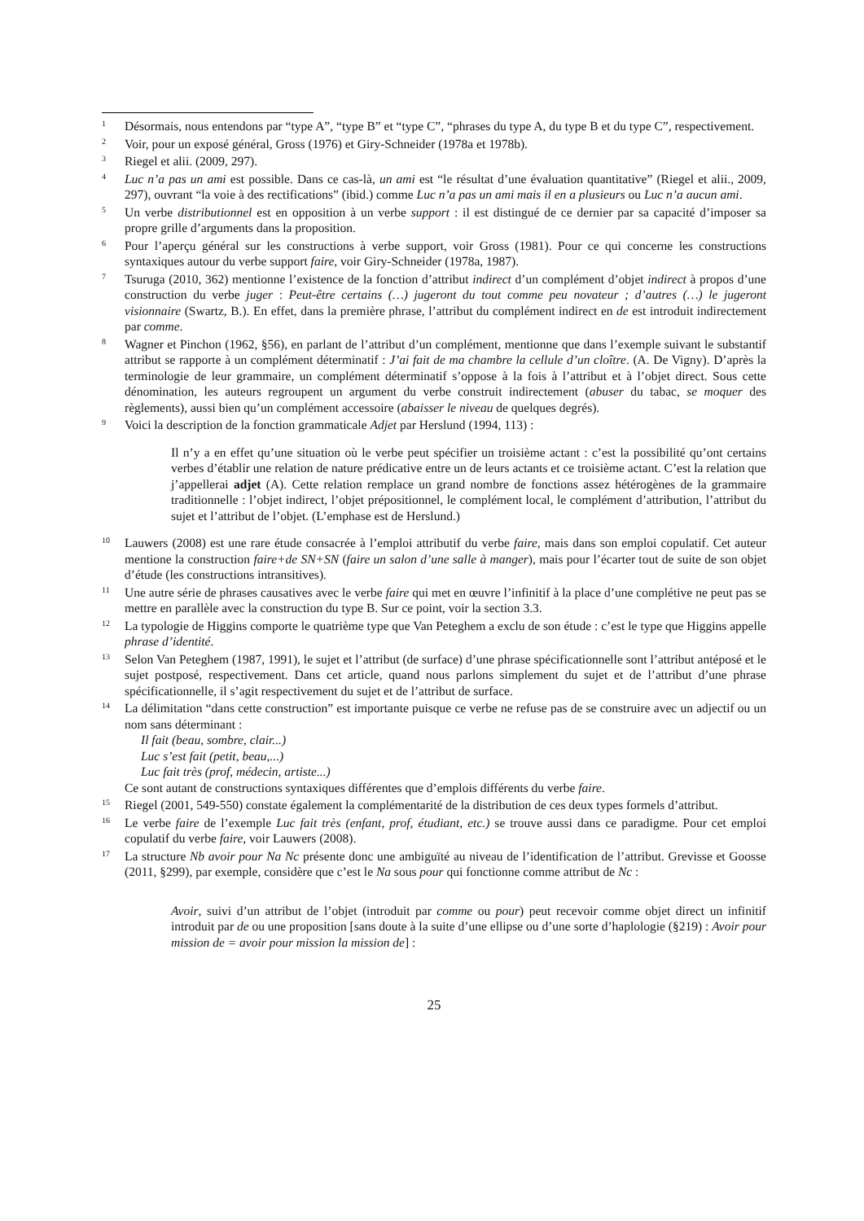<sup>1</sup>
Désormais, nous entendons par “type A”, “type B” et “type C”, “phrases du type A, du type B et du type C”, respectivement.
<sup>2</sup>
Voir, pour un exposé général, Gross (1976) et Giry-Schneider (1978a et 1978b).
<sup>3</sup>
Riegel et alii. (2009, 297).
<sup>4</sup>
Luc n’a pas un ami est possible. Dans ce cas-là, un ami est “le résultat d’une évaluation quantitative” (Riegel et alii., 2009, 297), ouvrant “la voie à des rectifications” (ibid.) comme Luc n’a pas un ami mais il en a plusieurs ou Luc n’a aucun ami.
<sup>5</sup>
Un verbe distributionnel est en opposition à un verbe support : il est distingué de ce dernier par sa capacité d’imposer sa propre grille d’arguments dans la proposition.
<sup>6</sup>
Pour l’aperçu général sur les constructions à verbe support, voir Gross (1981). Pour ce qui concerne les constructions syntaxiques autour du verbe support faire, voir Giry-Schneider (1978a, 1987).
<sup>7</sup>
Tsuruga (2010, 362) mentionne l’existence de la fonction d’attribut indirect d’un complément d’objet indirect à propos d’une construction du verbe juger : Peut-être certains (…) jugeront du tout comme peu novateur ; d’autres (…) le jugeront visionnaire (Swartz, B.). En effet, dans la première phrase, l’attribut du complément indirect en de est introduit indirectement par comme.
<sup>8</sup>
Wagner et Pinchon (1962, §56), en parlant de l’attribut d’un complément, mentionne que dans l’exemple suivant le substantif attribut se rapporte à un complément déterminatif : J’ai fait de ma chambre la cellule d’un cloître. (A. De Vigny). D’après la terminologie de leur grammaire, un complément déterminatif s’oppose à la fois à l’attribut et à l’objet direct. Sous cette dénomination, les auteurs regroupent un argument du verbe construit indirectement (abuser du tabac, se moquer des règlements), aussi bien qu’un complément accessoire (abaisser le niveau de quelques degrés).
<sup>9</sup>
Voici la description de la fonction grammaticale Adjet par Herslund (1994, 113) :
Il n’y a en effet qu’une situation où le verbe peut spécifier un troisième actant : c’est la possibilité qu’ont certains verbes d’établir une relation de nature prédicative entre un de leurs actants et ce troisième actant. C’est la relation que j’appellerai adjet (A). Cette relation remplace un grand nombre de fonctions assez hétérogènes de la grammaire traditionnelle : l’objet indirect, l’objet prépositionnel, le complément local, le complément d’attribution, l’attribut du sujet et l’attribut de l’objet. (L’emphase est de Herslund.)
<sup>10</sup>
Lauwers (2008) est une rare étude consacrée à l’emploi attributif du verbe faire, mais dans son emploi copulatif. Cet auteur mentione la construction faire+de SN+SN (faire un salon d’une salle à manger), mais pour l’écarter tout de suite de son objet d’étude (les constructions intransitives).
<sup>11</sup>
Une autre série de phrases causatives avec le verbe faire qui met en œuvre l’infinitif à la place d’une complétive ne peut pas se mettre en parallèle avec la construction du type B. Sur ce point, voir la section 3.3.
<sup>12</sup>
La typologie de Higgins comporte le quatrième type que Van Peteghem a exclu de son étude : c’est le type que Higgins appelle phrase d’identité.
<sup>13</sup>
Selon Van Peteghem (1987, 1991), le sujet et l’attribut (de surface) d’une phrase spécificationnelle sont l’attribut antéposé et le sujet postposé, respectivement. Dans cet article, quand nous parlons simplement du sujet et de l’attribut d’une phrase spécificationnelle, il s’agit respectivement du sujet et de l’attribut de surface.
<sup>14</sup>
La délimitation “dans cette construction” est importante puisque ce verbe ne refuse pas de se construire avec un adjectif ou un nom sans déterminant :
Il fait (beau, sombre, clair...)
Luc s’est fait (petit, beau,...)
Luc fait très (prof, médecin, artiste...)
Ce sont autant de constructions syntaxiques différentes que d’emplois différents du verbe faire.
<sup>15</sup>
Riegel (2001, 549-550) constate également la complémentarité de la distribution de ces deux types formels d’attribut.
<sup>16</sup>
Le verbe faire de l’exemple Luc fait très (enfant, prof, étudiant, etc.) se trouve aussi dans ce paradigme. Pour cet emploi copulatif du verbe faire, voir Lauwers (2008).
<sup>17</sup>
La structure Nb avoir pour Na Nc présente donc une ambiguïté au niveau de l’identification de l’attribut. Grevisse et Goosse (2011, §299), par exemple, considère que c’est le Na sous pour qui fonctionne comme attribut de Nc :
Avoir, suivi d’un attribut de l’objet (introduit par comme ou pour) peut recevoir comme objet direct un infinitif introduit par de ou une proposition [sans doute à la suite d’une ellipse ou d’une sorte d’haplologie (§219) : Avoir pour mission de = avoir pour mission la mission de] :
25